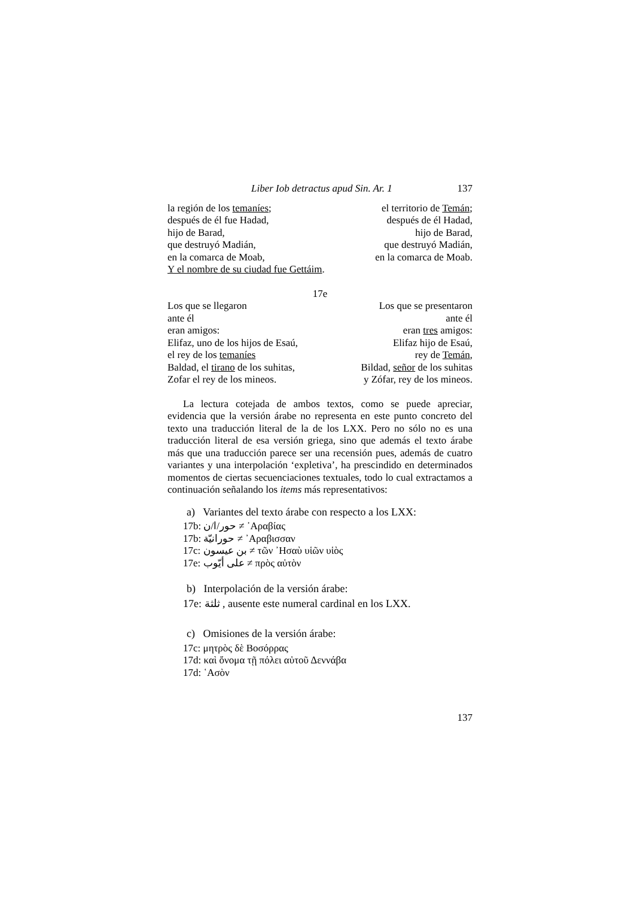Liber Iob detractus apud Sin. Ar. 1 137
la región de los temaníes; el territorio de Temán;
después de él fue Hadad, después de él Hadad,
hijo de Barad, hijo de Barad,
que destruyó Madián, que destruyó Madián,
en la comarca de Moab, en la comarca de Moab.
Y el nombre de su ciudad fue Gettáim.
17e
Los que se llegaron Los que se presentaron
ante él ante él
eran amigos: eran tres amigos:
Elifaz, uno de los hijos de Esaú, Elifaz hijo de Esaú,
el rey de los temaníes rey de Temán,
Baldad, el tirano de los suhitas, Bildad, señor de los suhitas
Zofar el rey de los mineos. y Zófar, rey de los mineos.
La lectura cotejada de ambos textos, como se puede apreciar, evidencia que la versión árabe no representa en este punto concreto del texto una traducción literal de la de los LXX. Pero no sólo no es una traducción literal de esa versión griega, sino que además el texto árabe más que una traducción parece ser una recensión pues, además de cuatro variantes y una interpolación ‘expletiva’, ha prescindido en determinados momentos de ciertas secuenciaciones textuales, todo lo cual extractamos a continuación señalando los items más representativos:
a) Variantes del texto árabe con respecto a los LXX:
17b: حور/ا/ن ≠ ᾽Αραβίας
17b: حورانيّة ≠ ᾽Αραβισσαν
17c: بن عيسون ≠ τῶν ᾽Ησαὺ υἱῶν υἱὸς
17e: على أيّوب ≠ πρὸς αὐτὸν
b) Interpolación de la versión árabe:
17e: ثلثة , ausente este numeral cardinal en los LXX.
c) Omisiones de la versión árabe:
17c: μητρὸς δὲ Βοσόρρας
17d: καὶ ὄνομα τῇ πόλει αὐτοῦ Δεννάβα
17d: ῾Ασὸν
137